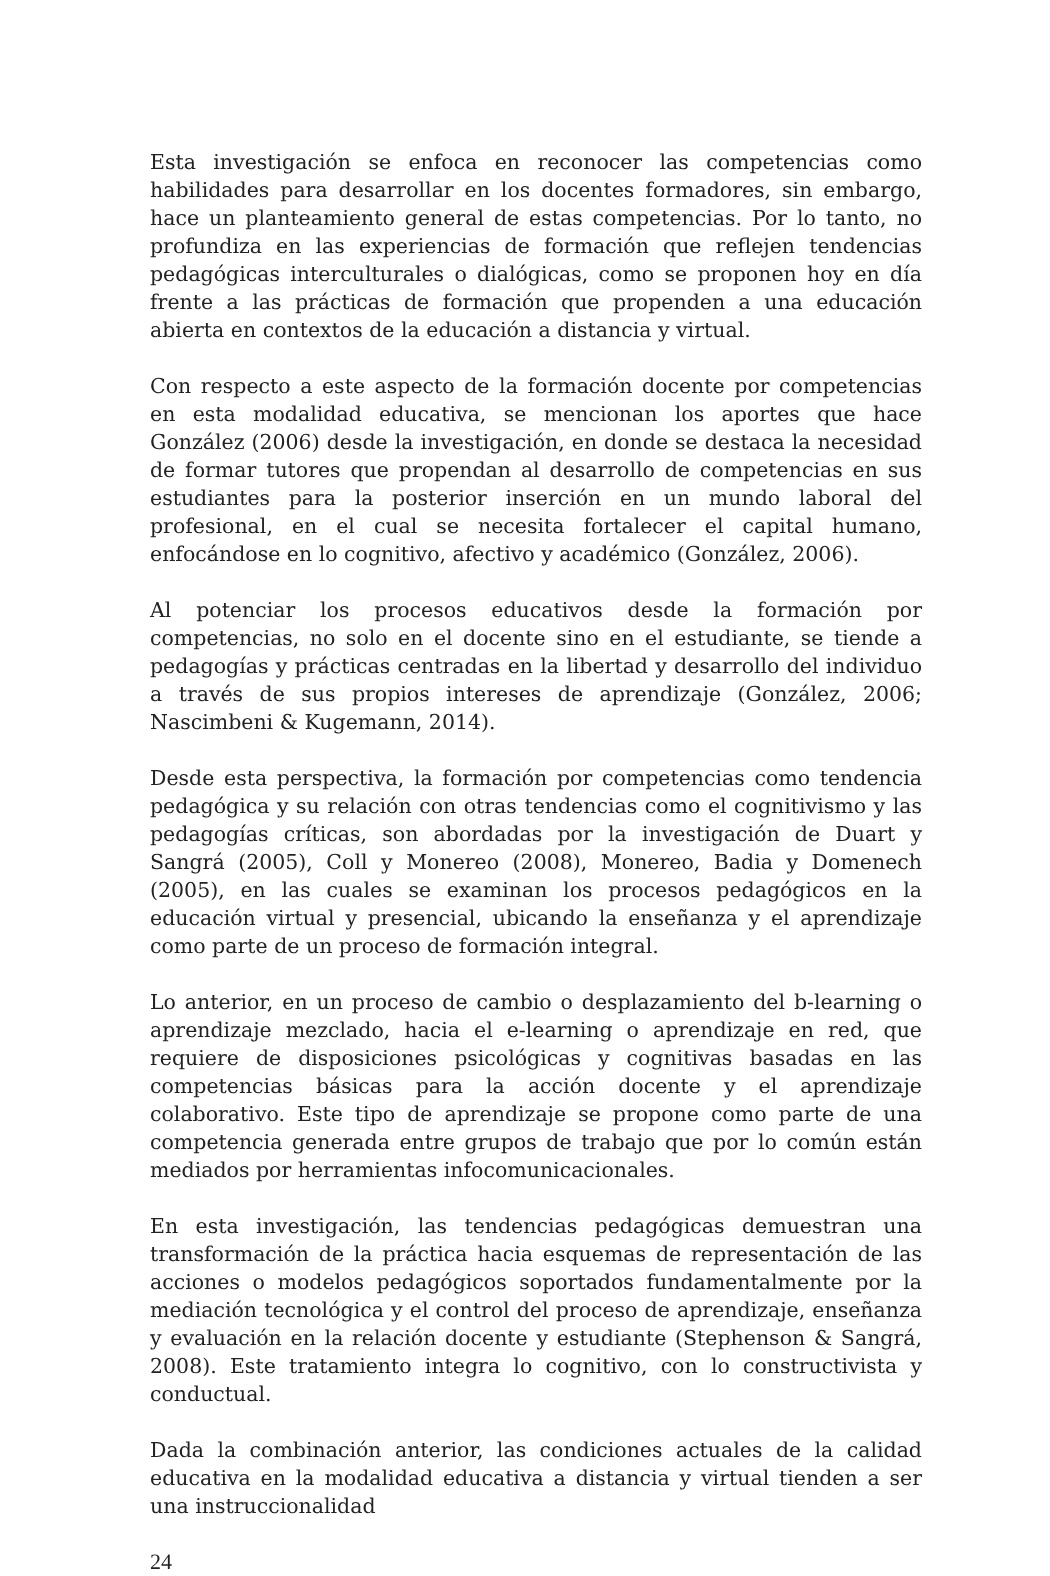Esta investigación se enfoca en reconocer las competencias como habilidades para desarrollar en los docentes formadores, sin embargo, hace un planteamiento general de estas competencias. Por lo tanto, no profundiza en las experiencias de formación que reflejen tendencias pedagógicas interculturales o dialógicas, como se proponen hoy en día frente a las prácticas de formación que propenden a una educación abierta en contextos de la educación a distancia y virtual.
Con respecto a este aspecto de la formación docente por competencias en esta modalidad educativa, se mencionan los aportes que hace González (2006) desde la investigación, en donde se destaca la necesidad de formar tutores que propendan al desarrollo de competencias en sus estudiantes para la posterior inserción en un mundo laboral del profesional, en el cual se necesita fortalecer el capital humano, enfocándose en lo cognitivo, afectivo y académico (González, 2006).
Al potenciar los procesos educativos desde la formación por competencias, no solo en el docente sino en el estudiante, se tiende a pedagogías y prácticas centradas en la libertad y desarrollo del individuo a través de sus propios intereses de aprendizaje (González, 2006; Nascimbeni & Kugemann, 2014).
Desde esta perspectiva, la formación por competencias como tendencia pedagógica y su relación con otras tendencias como el cognitivismo y las pedagogías críticas, son abordadas por la investigación de Duart y Sangrá (2005), Coll y Monereo (2008), Monereo, Badia y Domenech (2005), en las cuales se examinan los procesos pedagógicos en la educación virtual y presencial, ubicando la enseñanza y el aprendizaje como parte de un proceso de formación integral.
Lo anterior, en un proceso de cambio o desplazamiento del b-learning o aprendizaje mezclado, hacia el e-learning o aprendizaje en red, que requiere de disposiciones psicológicas y cognitivas basadas en las competencias básicas para la acción docente y el aprendizaje colaborativo. Este tipo de aprendizaje se propone como parte de una competencia generada entre grupos de trabajo que por lo común están mediados por herramientas infocomunicacionales.
En esta investigación, las tendencias pedagógicas demuestran una transformación de la práctica hacia esquemas de representación de las acciones o modelos pedagógicos soportados fundamentalmente por la mediación tecnológica y el control del proceso de aprendizaje, enseñanza y evaluación en la relación docente y estudiante (Stephenson & Sangrá, 2008). Este tratamiento integra lo cognitivo, con lo constructivista y conductual.
Dada la combinación anterior, las condiciones actuales de la calidad educativa en la modalidad educativa a distancia y virtual tienden a ser una instruccionalidad
24